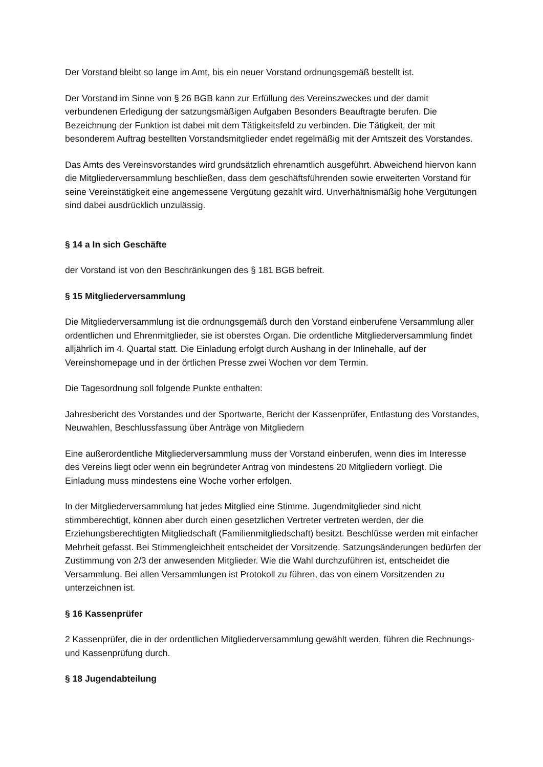Der Vorstand bleibt so lange im Amt, bis ein neuer Vorstand ordnungsgemäß bestellt ist.
Der Vorstand im Sinne von § 26 BGB kann zur Erfüllung des Vereinszweckes und der damit verbundenen Erledigung der satzungsmäßigen Aufgaben Besonders Beauftragte berufen. Die Bezeichnung der Funktion ist dabei mit dem Tätigkeitsfeld zu verbinden. Die Tätigkeit, der mit besonderem Auftrag bestellten Vorstandsmitglieder endet regelmäßig mit der Amtszeit des Vorstandes.
Das Amts des Vereinsvorstandes wird grundsätzlich ehrenamtlich ausgeführt. Abweichend hiervon kann die Mitgliederversammlung beschließen, dass dem geschäftsführenden sowie erweiterten Vorstand für seine Vereinstätigkeit eine angemessene Vergütung gezahlt wird. Unverhältnismäßig hohe Vergütungen sind dabei ausdrücklich unzulässig.
§ 14 a In sich Geschäfte
der Vorstand ist von den Beschränkungen des § 181 BGB befreit.
§ 15 Mitgliederversammlung
Die Mitgliederversammlung ist die ordnungsgemäß durch den Vorstand einberufene Versammlung aller ordentlichen und Ehrenmitglieder, sie ist oberstes Organ. Die ordentliche Mitgliederversammlung findet alljährlich im 4. Quartal statt. Die Einladung erfolgt durch Aushang in der Inlinehalle, auf der Vereinshomepage und in der örtlichen Presse zwei Wochen vor dem Termin.
Die Tagesordnung soll folgende Punkte enthalten:
Jahresbericht des Vorstandes und der Sportwarte, Bericht der Kassenprüfer, Entlastung des Vorstandes, Neuwahlen, Beschlussfassung über Anträge von Mitgliedern
Eine außerordentliche Mitgliederversammlung muss der Vorstand einberufen, wenn dies im Interesse des Vereins liegt oder wenn ein begründeter Antrag von mindestens 20 Mitgliedern vorliegt. Die Einladung muss mindestens eine Woche vorher erfolgen.
In der Mitgliederversammlung hat jedes Mitglied eine Stimme. Jugendmitglieder sind nicht stimmberechtigt, können aber durch einen gesetzlichen Vertreter vertreten werden, der die Erziehungsberechtigten Mitgliedschaft (Familienmitgliedschaft) besitzt. Beschlüsse werden mit einfacher Mehrheit gefasst. Bei Stimmengleichheit entscheidet der Vorsitzende. Satzungsänderungen bedürfen der Zustimmung von 2/3 der anwesenden Mitglieder. Wie die Wahl durchzuführen ist, entscheidet die Versammlung. Bei allen Versammlungen ist Protokoll zu führen, das von einem Vorsitzenden zu unterzeichnen ist.
§ 16 Kassenprüfer
2 Kassenprüfer, die in der ordentlichen Mitgliederversammlung gewählt werden, führen die Rechnungs- und Kassenprüfung durch.
§ 18 Jugendabteilung